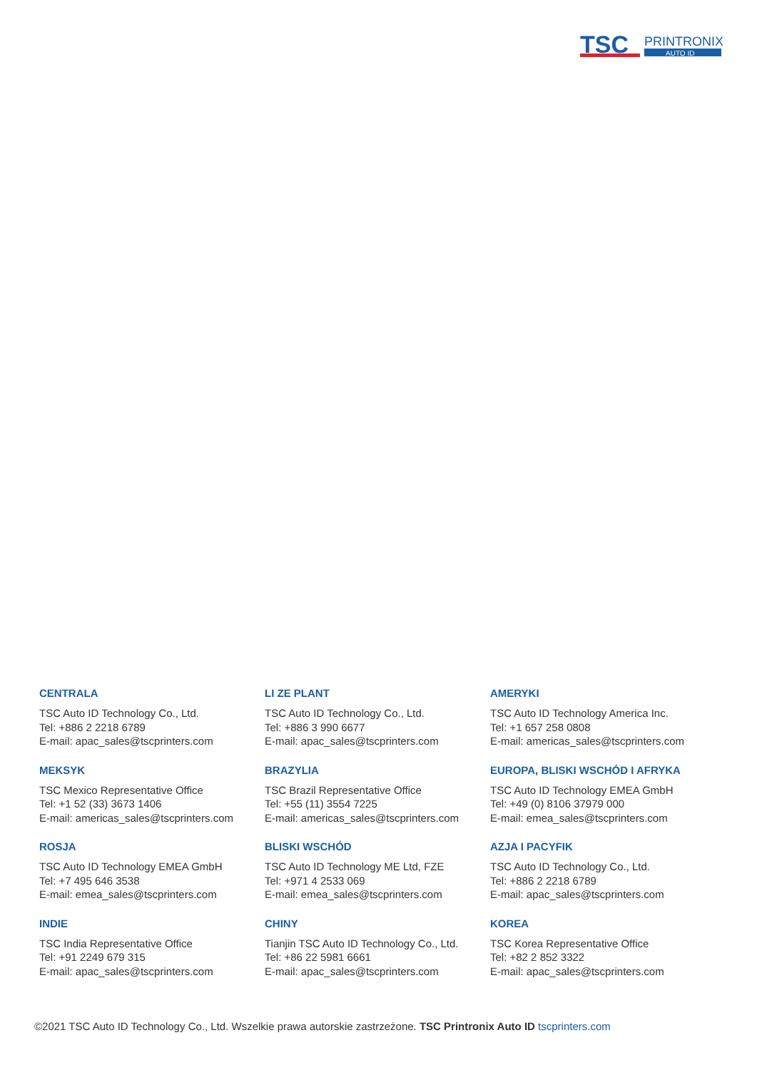TSC
PRINTRONIX
AUTO ID
CENTRALA
TSC Auto ID Technology Co., Ltd.
Tel: +886 2 2218 6789
E-mail: apac_sales@tscprinters.com
LI ZE PLANT
TSC Auto ID Technology Co., Ltd.
Tel: +886 3 990 6677
E-mail: apac_sales@tscprinters.com
AMERYKI
TSC Auto ID Technology America Inc.
Tel: +1 657 258 0808
E-mail: americas_sales@tscprinters.com
MEKSYK
TSC Mexico Representative Office
Tel: +1 52 (33) 3673 1406
E-mail: americas_sales@tscprinters.com
BRAZYLIA
TSC Brazil Representative Office
Tel: +55 (11) 3554 7225
E-mail: americas_sales@tscprinters.com
EUROPA, BLISKI WSCHÓD I AFRYKA
TSC Auto ID Technology EMEA GmbH
Tel: +49 (0) 8106 37979 000
E-mail: emea_sales@tscprinters.com
ROSJA
TSC Auto ID Technology EMEA GmbH
Tel: +7 495 646 3538
E-mail: emea_sales@tscprinters.com
BLISKI WSCHÓD
TSC Auto ID Technology ME Ltd, FZE
Tel: +971 4 2533 069
E-mail: emea_sales@tscprinters.com
AZJA I PACYFIK
TSC Auto ID Technology Co., Ltd.
Tel: +886 2 2218 6789
E-mail: apac_sales@tscprinters.com
INDIE
TSC India Representative Office
Tel: +91 2249 679 315
E-mail: apac_sales@tscprinters.com
CHINY
Tianjin TSC Auto ID Technology Co., Ltd.
Tel: +86 22 5981 6661
E-mail: apac_sales@tscprinters.com
KOREA
TSC Korea Representative Office
Tel: +82 2 852 3322
E-mail: apac_sales@tscprinters.com
©2021 TSC Auto ID Technology Co., Ltd. Wszelkie prawa autorskie zastrzeżone. TSC Printronix Auto ID tscprinters.com